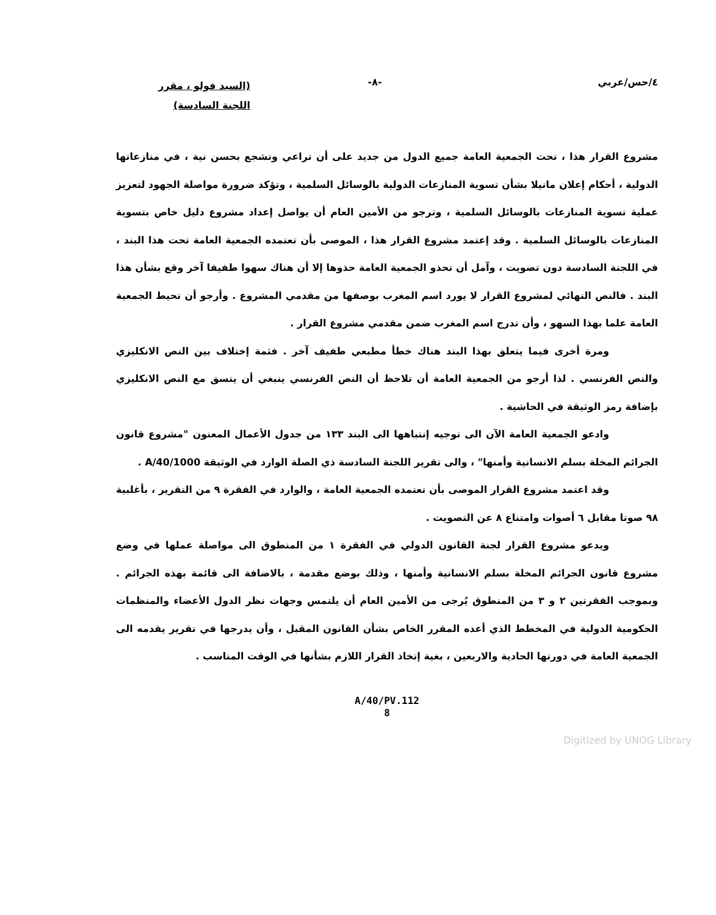٤/حس/عربي -٨-
(السيد فولو ، مقرر
اللجنة السادسة)
مشروع القرار هذا ، تحث الجمعية العامة جميع الدول من جديد على أن تراعي وتشجع بحسن نية ، في منازعاتها الدولية ، أحكام إعلان مانيلا بشأن تسوية المنازعات الدولية بالوسائل السلمية ، وتؤكد ضرورة مواصلة الجهود لتعزيز عملية تسوية المنازعات بالوسائل السلمية ، وترجو من الأمين العام أن يواصل إعداد مشروع دليل خاص بتسوية المنازعات بالوسائل السلمية . وقد إعتمد مشروع القرار هذا ، الموصى بأن تعتمده الجمعية العامة تحت هذا البند ، في اللجنة السادسة دون تصويت ، وآمل أن تحذو الجمعية العامة حذوها إلا أن هناك سهوا طفيفا آخر وقع بشأن هذا البند . فالنص النهائي لمشروع القرار لا يورد اسم المغرب بوصفها من مقدمي المشروع . وأرجو أن تحيط الجمعية العامة علما بهذا السهو ، وأن تدرج اسم المغرب ضمن مقدمي مشروع القرار .
ومرة أخرى فيما يتعلق بهذا البند هناك خطأ مطبعي طفيف آخر . فثمة إختلاف بين النص الانكليزي والنص الفرنسي . لذا أرجو من الجمعية العامة أن تلاحظ أن النص الفرنسي ينبغي أن يتسق مع النص الانكليزي بإضافة رمز الوثيقة في الحاشية .
وادعو الجمعية العامة الآن الى توجيه إنتباهها الى البند ١٣٣ من جدول الأعمال المعنون "مشروع قانون الجرائم المخلة بسلم الانسانية وأمنها" ، والى تقرير اللجنة السادسة ذي الصلة الوارد في الوثيقة A/40/1000 .
وقد اعتمد مشروع القرار الموصى بأن تعتمده الجمعية العامة ، والوارد في الفقرة ٩ من التقرير ، بأغلبية ٩٨ صوتا مقابل ٦ أصوات وامتناع ٨ عن التصويت .
ويدعو مشروع القرار لجنة القانون الدولي في الفقرة ١ من المنطوق الى مواصلة عملها في وضع مشروع قانون الجرائم المخلة بسلم الانسانية وأمنها ، وذلك بوضع مقدمة ، بالاضافة الى قائمة بهذه الجرائم . وبموجب الفقرتين ٢ و ٣ من المنطوق يُرجى من الأمين العام أن يلتمس وجهات نظر الدول الأعضاء والمنظمات الحكومية الدولية في المخطط الذي أعده المقرر الخاص بشأن القانون المقبل ، وأن يدرجها في تقرير يقدمه الى الجمعية العامة في دورتها الحادية والاربعين ، بغية إتخاذ القرار اللازم بشأنها في الوقت المناسب .
A/40/PV.112
8
Digitized by UNOG Library